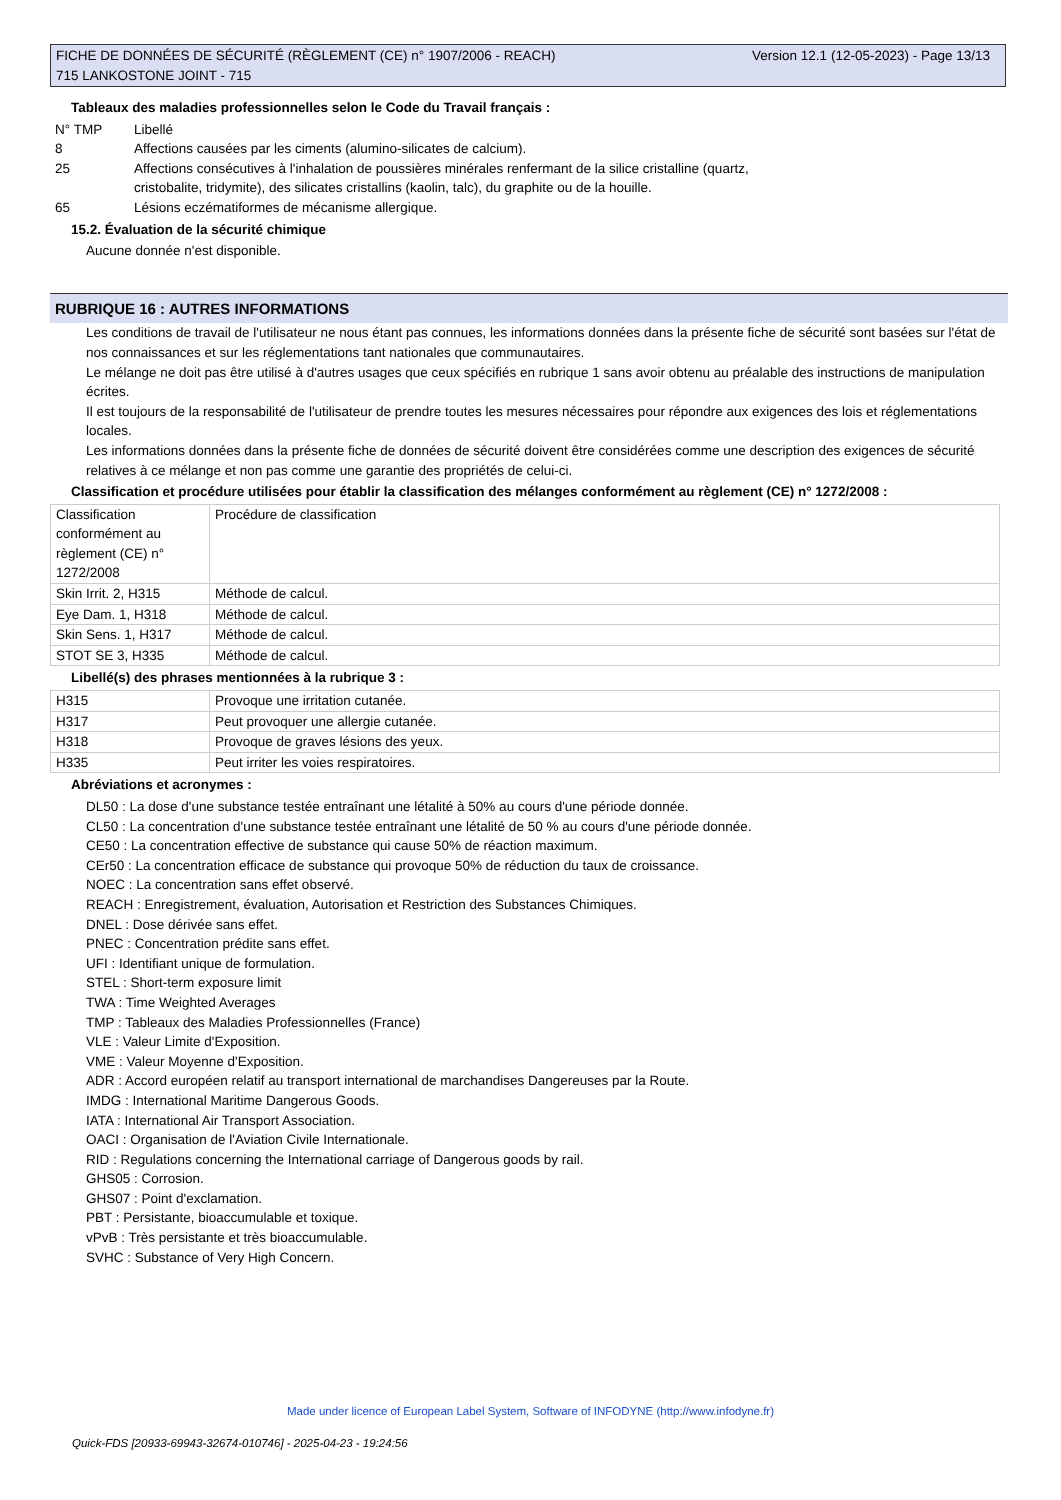Version 12.1 (12-05-2023) - Page 13/13 FICHE DE DONNÉES DE SÉCURITÉ (RÈGLEMENT (CE) n° 1907/2006 - REACH)
715 LANKOSTONE JOINT - 715
Tableaux des maladies professionnelles selon le Code du Travail français :
N° TMP
Libellé
8
Affections causées par les ciments (alumino-silicates de calcium).
25
Affections consécutives à l'inhalation de poussières minérales renfermant de la silice cristalline (quartz,
cristobalite, tridymite), des silicates cristallins (kaolin, talc), du graphite ou de la houille.
65
Lésions eczématiformes de mécanisme allergique.
15.2. Évaluation de la sécurité chimique
Aucune donnée n'est disponible.
RUBRIQUE 16 : AUTRES INFORMATIONS
Les conditions de travail de l'utilisateur ne nous étant pas connues, les informations données dans la présente fiche de sécurité sont basées sur l'état de nos connaissances et sur les réglementations tant nationales que communautaires.
Le mélange ne doit pas être utilisé à d'autres usages que ceux spécifiés en rubrique 1 sans avoir obtenu au préalable des instructions de manipulation écrites.
Il est toujours de la responsabilité de l'utilisateur de prendre toutes les mesures nécessaires pour répondre aux exigences des lois et réglementations locales.
Les informations données dans la présente fiche de données de sécurité doivent être considérées comme une description des exigences de sécurité relatives à ce mélange et non pas comme une garantie des propriétés de celui-ci.
Classification et procédure utilisées pour établir la classification des mélanges conformément au règlement (CE) n° 1272/2008 :
| Classification conformément au règlement (CE) n° 1272/2008 | Procédure de classification |
| Skin Irrit. 2, H315 | Méthode de calcul. |
| Eye Dam. 1, H318 | Méthode de calcul. |
| Skin Sens. 1, H317 | Méthode de calcul. |
| STOT SE 3, H335 | Méthode de calcul. |
Libellé(s) des phrases mentionnées à la rubrique 3 :
| H315 | Provoque une irritation cutanée. |
| H317 | Peut provoquer une allergie cutanée. |
| H318 | Provoque de graves lésions des yeux. |
| H335 | Peut irriter les voies respiratoires. |
Abréviations et acronymes :
DL50 : La dose d'une substance testée entraînant une létalité à 50% au cours d'une période donnée.
CL50 : La concentration d'une substance testée entraînant une létalité de 50 % au cours d'une période donnée.
CE50 : La concentration effective de substance qui cause 50% de réaction maximum.
CEr50 : La concentration efficace de substance qui provoque 50% de réduction du taux de croissance.
NOEC : La concentration sans effet observé.
REACH : Enregistrement, évaluation, Autorisation et Restriction des Substances Chimiques.
DNEL : Dose dérivée sans effet.
PNEC : Concentration prédite sans effet.
UFI : Identifiant unique de formulation.
STEL : Short-term exposure limit
TWA : Time Weighted Averages
TMP : Tableaux des Maladies Professionnelles (France)
VLE : Valeur Limite d'Exposition.
VME : Valeur Moyenne d'Exposition.
ADR : Accord européen relatif au transport international de marchandises Dangereuses par la Route.
IMDG : International Maritime Dangerous Goods.
IATA : International Air Transport Association.
OACI : Organisation de l'Aviation Civile Internationale.
RID : Regulations concerning the International carriage of Dangerous goods by rail.
GHS05 : Corrosion.
GHS07 : Point d'exclamation.
PBT : Persistante, bioaccumulable et toxique.
vPvB : Très persistante et très bioaccumulable.
SVHC : Substance of Very High Concern.
Made under licence of European Label System, Software of INFODYNE (http://www.infodyne.fr)
Quick-FDS [20933-69943-32674-010746] - 2025-04-23 - 19:24:56